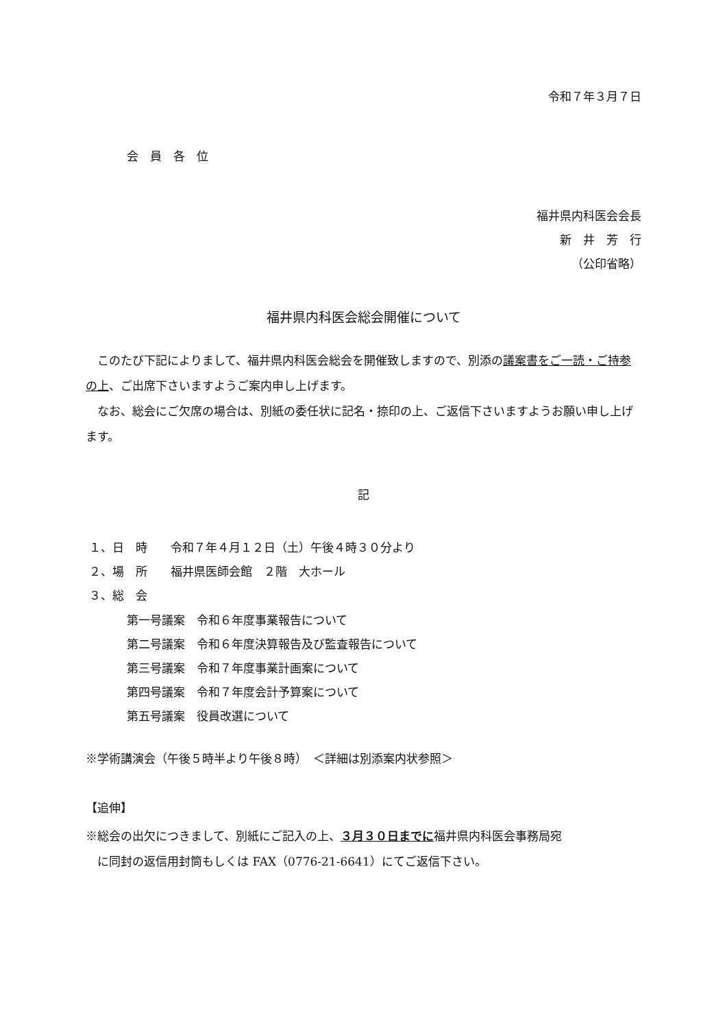令和７年３月７日
会　員　各　位
福井県内科医会会長
新　井　芳　行
（公印省略）
福井県内科医会総会開催について
　このたび下記によりまして、福井県内科医会総会を開催致しますので、別添の議案書をご一読・ご持参の上、ご出席下さいますようご案内申し上げます。
　なお、総会にご欠席の場合は、別紙の委任状に記名・捺印の上、ご返信下さいますようお願い申し上げます。
記
１、日　時　　令和７年４月１２日（土）午後４時３０分より
２、場　所　　福井県医師会館　２階　大ホール
３、総　会
第一号議案　令和６年度事業報告について
第二号議案　令和６年度決算報告及び監査報告について
第三号議案　令和７年度事業計画案について
第四号議案　令和７年度会計予算案について
第五号議案　役員改選について
※学術講演会（午後５時半より午後８時）　＜詳細は別添案内状参照＞
【追伸】
※総会の出欠につきまして、別紙にご記入の上、３月３０日までに福井県内科医会事務局宛
　に同封の返信用封筒もしくは FAX（0776-21-6641）にてご返信下さい。